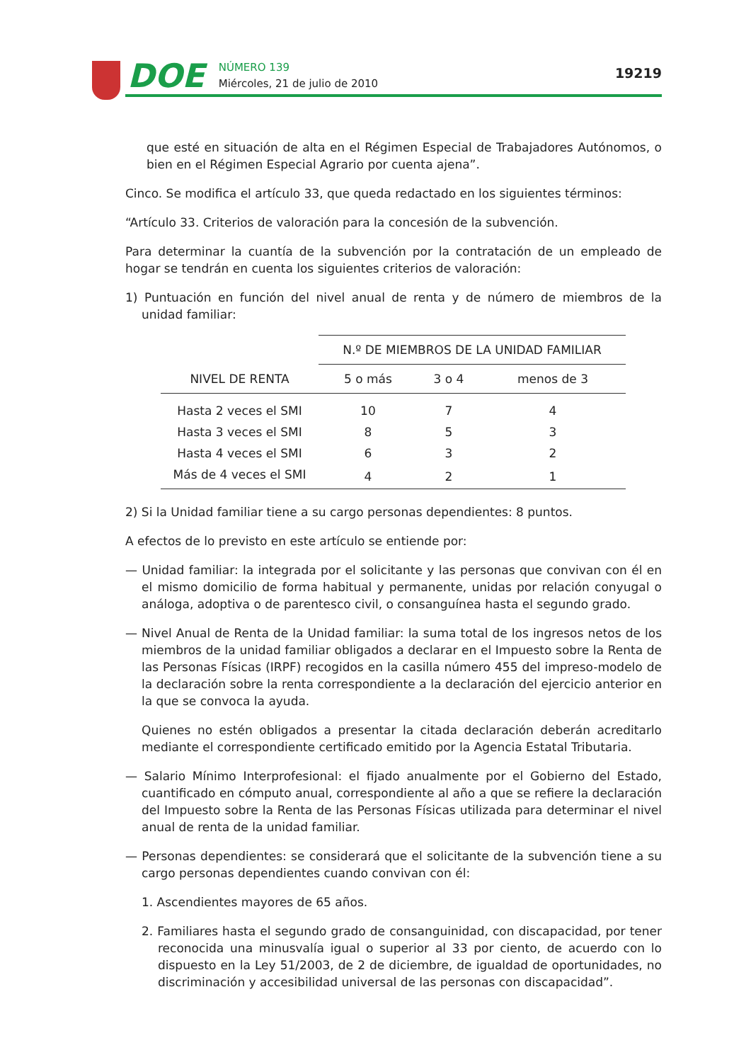DOE
NÚMERO 139
Miércoles, 21 de julio de 2010
19219
que esté en situación de alta en el Régimen Especial de Trabajadores Autónomos, o bien en el Régimen Especial Agrario por cuenta ajena”.
Cinco. Se modifica el artículo 33, que queda redactado en los siguientes términos:
“Artículo 33. Criterios de valoración para la concesión de la subvención.
Para determinar la cuantía de la subvención por la contratación de un empleado de hogar se tendrán en cuenta los siguientes criterios de valoración:
1) Puntuación en función del nivel anual de renta y de número de miembros de la unidad familiar:
| | N.º DE MIEMBROS DE LA UNIDAD FAMILIAR | | |
| --- | --- | --- | --- |
| NIVEL DE RENTA | 5 o más | 3 o 4 | menos de 3 |
| Hasta 2 veces el SMI | 10 | 7 | 4 |
| Hasta 3 veces el SMI | 8 | 5 | 3 |
| Hasta 4 veces el SMI | 6 | 3 | 2 |
| Más de 4 veces el SMI | 4 | 2 | 1 |
2) Si la Unidad familiar tiene a su cargo personas dependientes: 8 puntos.
A efectos de lo previsto en este artículo se entiende por:
— Unidad familiar: la integrada por el solicitante y las personas que convivan con él en el mismo domicilio de forma habitual y permanente, unidas por relación conyugal o análoga, adoptiva o de parentesco civil, o consanguínea hasta el segundo grado.
— Nivel Anual de Renta de la Unidad familiar: la suma total de los ingresos netos de los miembros de la unidad familiar obligados a declarar en el Impuesto sobre la Renta de las Personas Físicas (IRPF) recogidos en la casilla número 455 del impreso-modelo de la declaración sobre la renta correspondiente a la declaración del ejercicio anterior en la que se convoca la ayuda.
Quienes no estén obligados a presentar la citada declaración deberán acreditarlo mediante el correspondiente certificado emitido por la Agencia Estatal Tributaria.
— Salario Mínimo Interprofesional: el fijado anualmente por el Gobierno del Estado, cuantificado en cómputo anual, correspondiente al año a que se refiere la declaración del Impuesto sobre la Renta de las Personas Físicas utilizada para determinar el nivel anual de renta de la unidad familiar.
— Personas dependientes: se considerará que el solicitante de la subvención tiene a su cargo personas dependientes cuando convivan con él:
1. Ascendientes mayores de 65 años.
2. Familiares hasta el segundo grado de consanguinidad, con discapacidad, por tener reconocida una minusvalía igual o superior al 33 por ciento, de acuerdo con lo dispuesto en la Ley 51/2003, de 2 de diciembre, de igualdad de oportunidades, no discriminación y accesibilidad universal de las personas con discapacidad”.